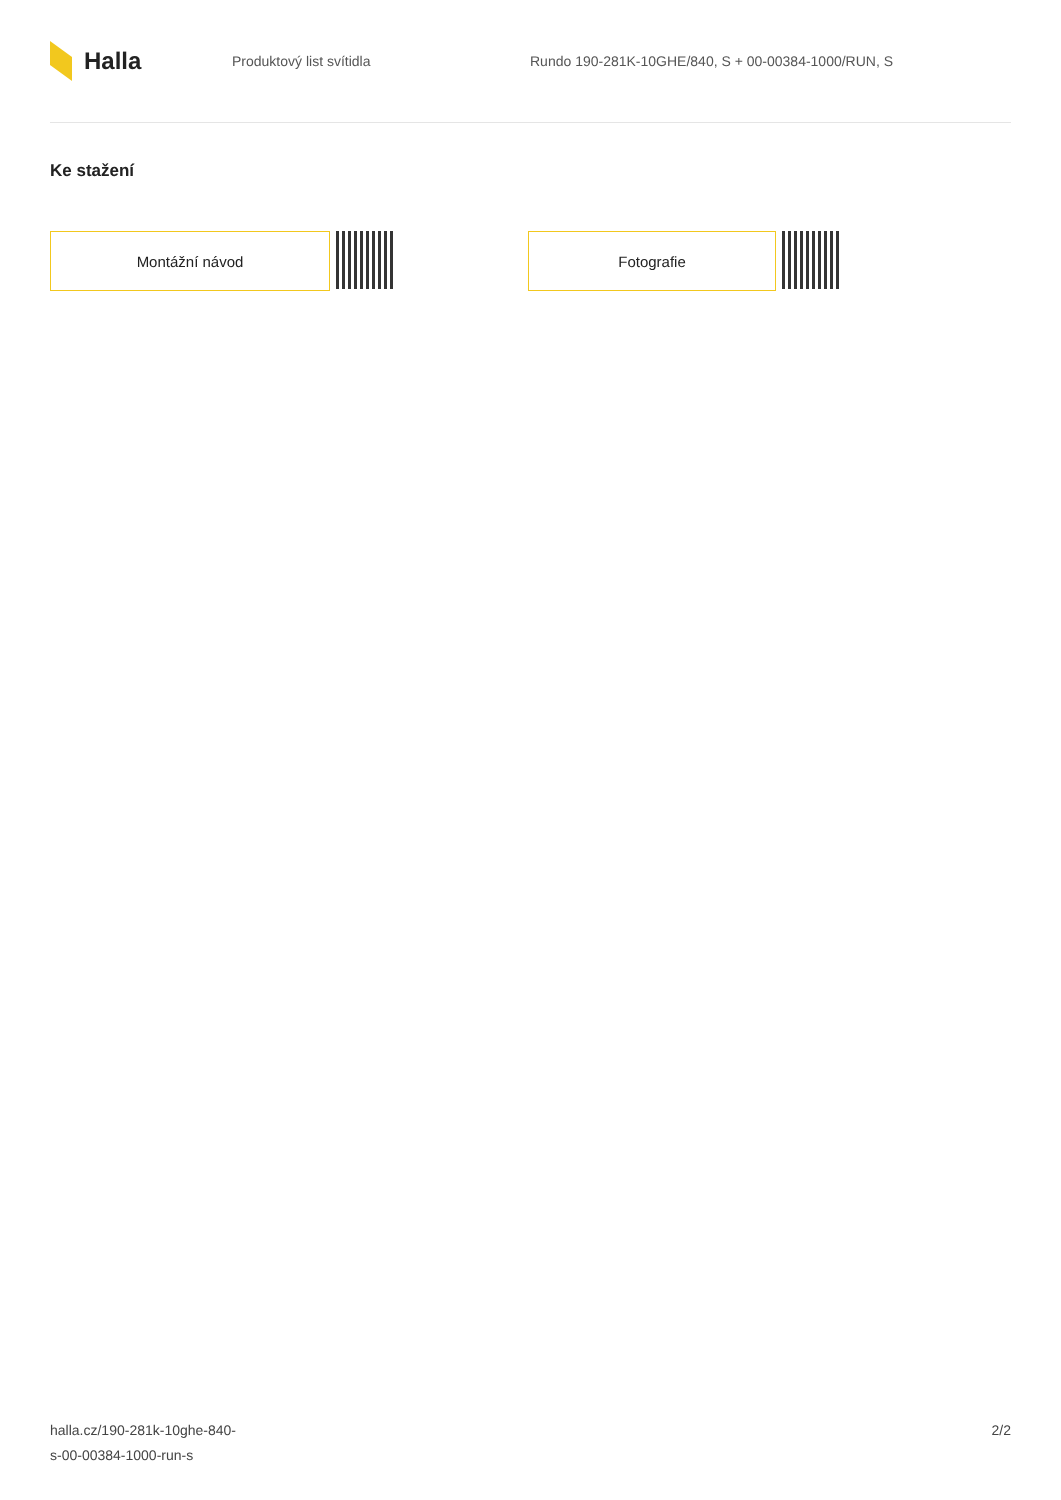Halla
Produktový list svítidla
Rundo 190-281K-10GHE/840, S + 00-00384-1000/RUN, S
Ke stažení
Montážní návod Fotografie
halla.cz/190-281k-10ghe-840-
s-00-00384-1000-run-s
2/2